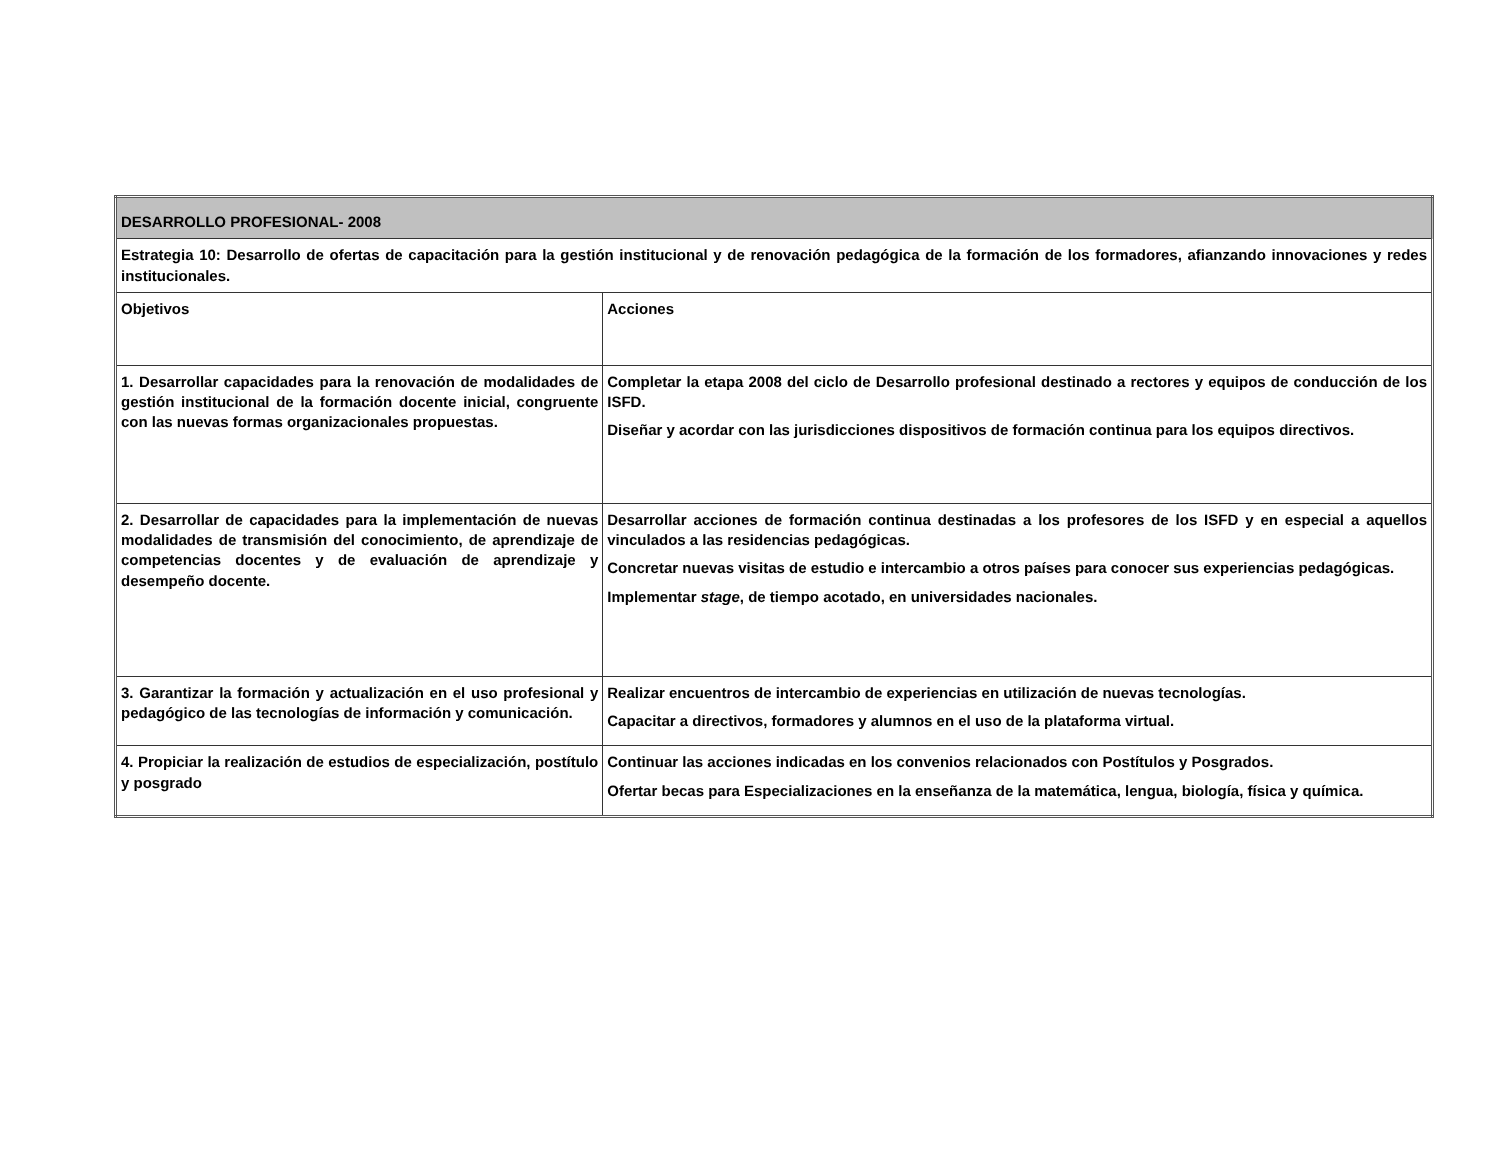| DESARROLLO PROFESIONAL- 2008 | |
| Estrategia 10: Desarrollo de ofertas de capacitación para la gestión institucional y de renovación pedagógica de la formación de los formadores, afianzando innovaciones y redes institucionales. | |
| Objetivos | Acciones |
| 1. Desarrollar capacidades para la renovación de modalidades de gestión institucional de la formación docente inicial, congruente con las nuevas formas organizacionales propuestas. | Completar la etapa 2008 del ciclo de Desarrollo profesional destinado a rectores y equipos de conducción de los ISFD. Diseñar y acordar con las jurisdicciones dispositivos de formación continua para los equipos directivos. |
| 2. Desarrollar de capacidades para la implementación de nuevas modalidades de transmisión del conocimiento, de aprendizaje de competencias docentes y de evaluación de aprendizaje y desempeño docente. | Desarrollar acciones de formación continua destinadas a los profesores de los ISFD y en especial a aquellos vinculados a las residencias pedagógicas. Concretar nuevas visitas de estudio e intercambio a otros países para conocer sus experiencias pedagógicas. Implementar stage , de tiempo acotado, en universidades nacionales. |
| 3. Garantizar la formación y actualización en el uso profesional y pedagógico de las tecnologías de información y comunicación. | Realizar encuentros de intercambio de experiencias en utilización de nuevas tecnologías. Capacitar a directivos, formadores y alumnos en el uso de la plataforma virtual. |
| 4. Propiciar la realización de estudios de especialización, postítulo y posgrado | Continuar las acciones indicadas en los convenios relacionados con Postítulos y Posgrados. Ofertar becas para Especializaciones en la enseñanza de la matemática, lengua, biología, física y química. |